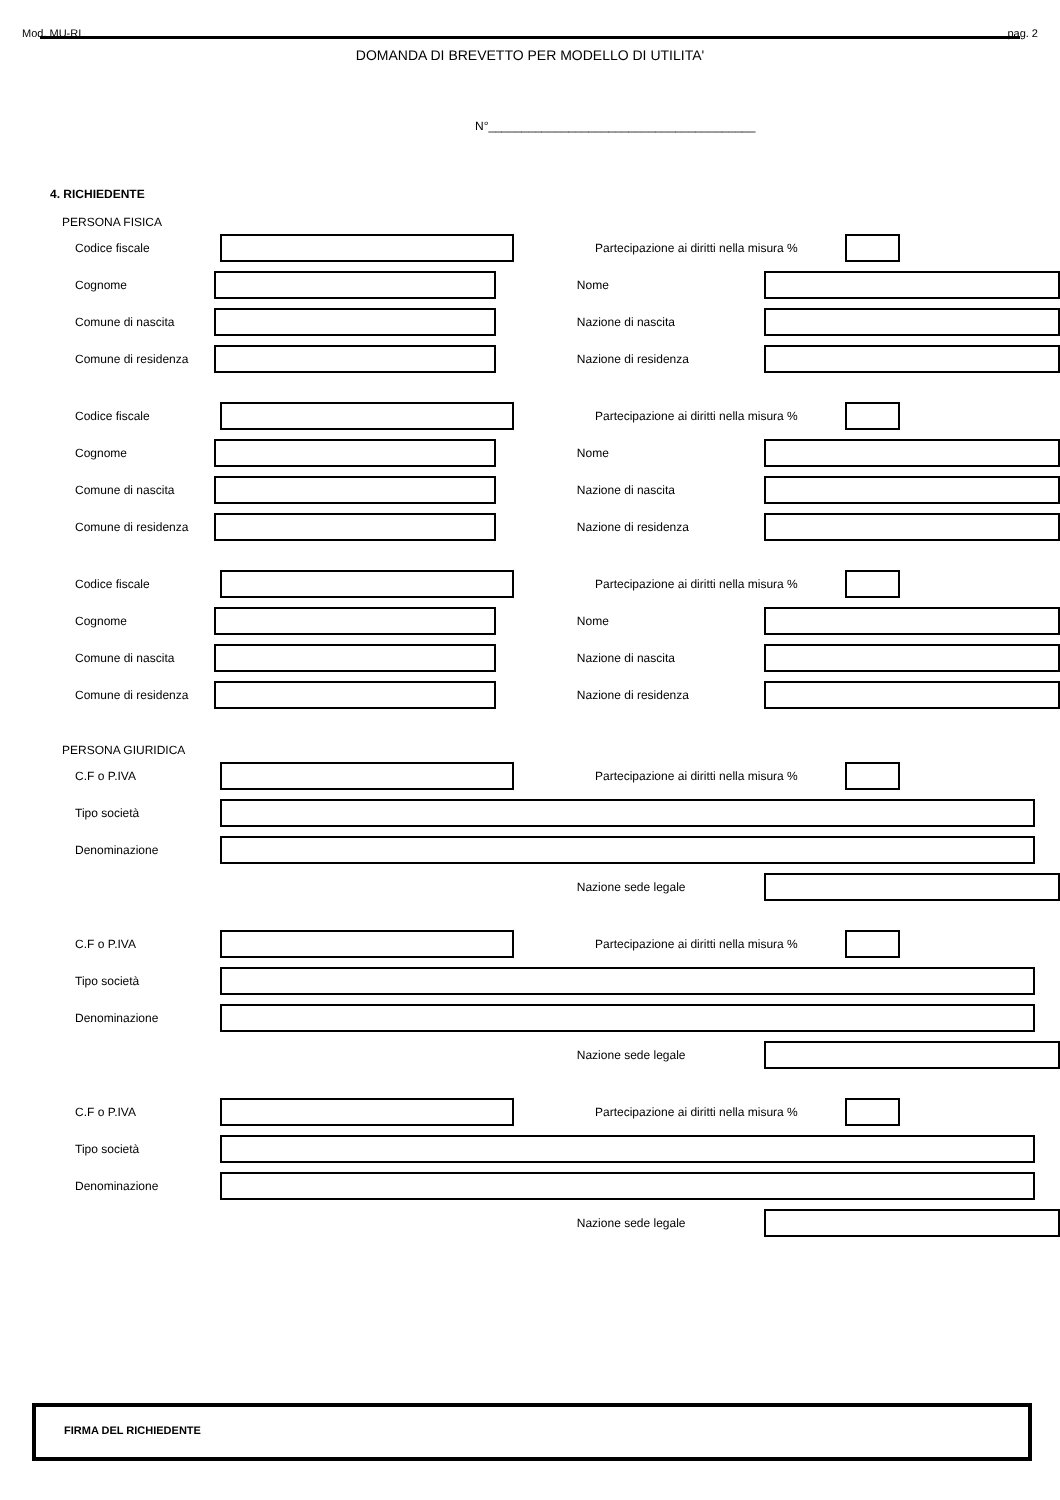Mod. MU-RI pag. 2
DOMANDA DI BREVETTO PER MODELLO DI UTILITA'
N°________________________________________
4. RICHIEDENTE
PERSONA FISICA
Codice fiscale Partecipazione ai diritti nella misura %
Cognome Nome
Comune di nascita Nazione di nascita
Comune di residenza Nazione di residenza
Codice fiscale Partecipazione ai diritti nella misura %
Cognome Nome
Comune di nascita Nazione di nascita
Comune di residenza Nazione di residenza
Codice fiscale Partecipazione ai diritti nella misura %
Cognome Nome
Comune di nascita Nazione di nascita
Comune di residenza Nazione di residenza
PERSONA GIURIDICA
C.F o P.IVA Partecipazione ai diritti nella misura %
Tipo società
Denominazione
Nazione sede legale
C.F o P.IVA Partecipazione ai diritti nella misura %
Tipo società
Denominazione
Nazione sede legale
C.F o P.IVA Partecipazione ai diritti nella misura %
Tipo società
Denominazione
Nazione sede legale
FIRMA DEL RICHIEDENTE